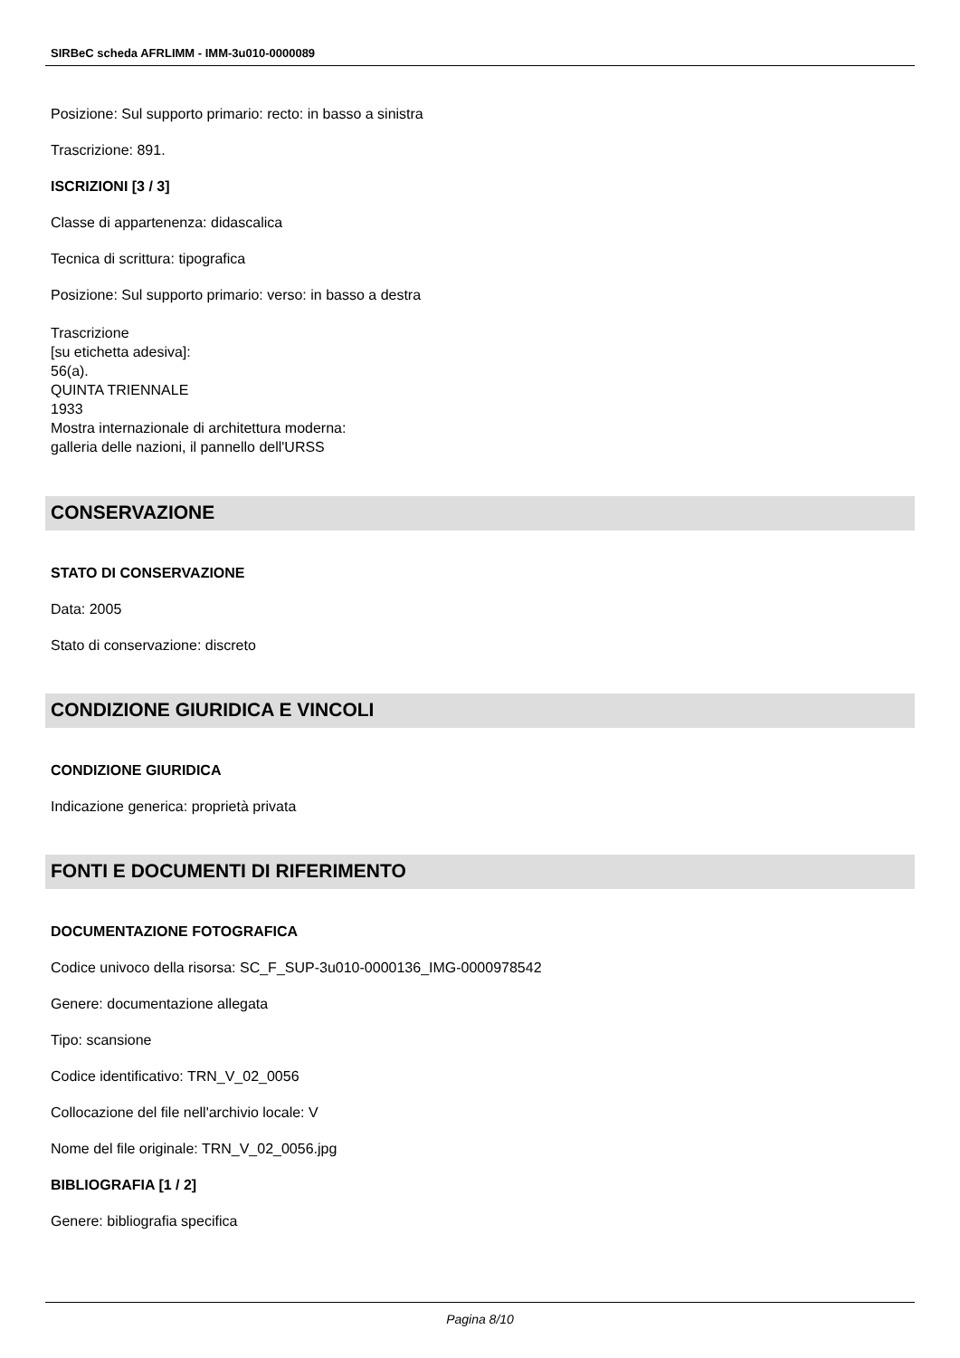SIRBeC scheda AFRLIMM - IMM-3u010-0000089
Posizione: Sul supporto primario: recto: in basso a sinistra
Trascrizione: 891.
ISCRIZIONI [3 / 3]
Classe di appartenenza: didascalica
Tecnica di scrittura: tipografica
Posizione: Sul supporto primario: verso: in basso a destra
Trascrizione
[su etichetta adesiva]:
56(a).
QUINTA TRIENNALE
1933
Mostra internazionale di architettura moderna:
galleria delle nazioni, il pannello dell'URSS
CONSERVAZIONE
STATO DI CONSERVAZIONE
Data: 2005
Stato di conservazione: discreto
CONDIZIONE GIURIDICA E VINCOLI
CONDIZIONE GIURIDICA
Indicazione generica: proprietà privata
FONTI E DOCUMENTI DI RIFERIMENTO
DOCUMENTAZIONE FOTOGRAFICA
Codice univoco della risorsa: SC_F_SUP-3u010-0000136_IMG-0000978542
Genere: documentazione allegata
Tipo: scansione
Codice identificativo: TRN_V_02_0056
Collocazione del file nell'archivio locale: V
Nome del file originale: TRN_V_02_0056.jpg
BIBLIOGRAFIA [1 / 2]
Genere: bibliografia specifica
Pagina 8/10